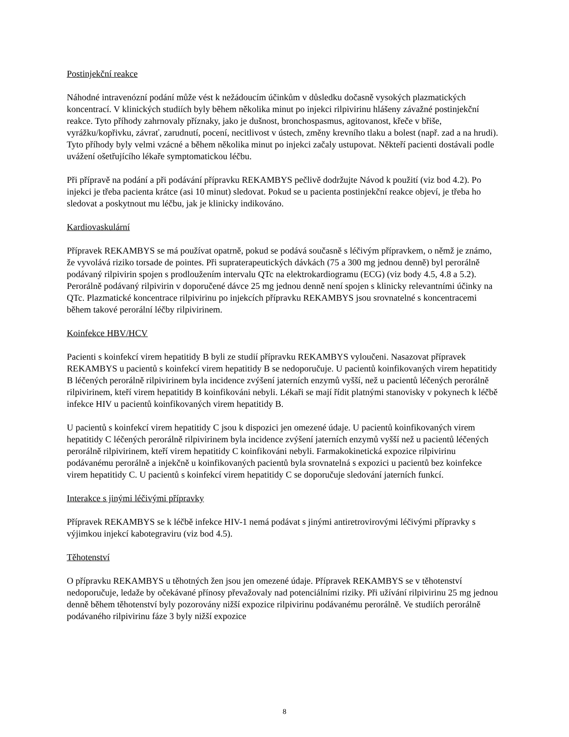Postinjekční reakce
Náhodné intravenózní podání může vést k nežádoucím účinkům v důsledku dočasně vysokých plazmatických koncentrací. V klinických studiích byly během několika minut po injekci rilpivirinu hlášeny závažné postinjekční reakce. Tyto příhody zahrnovaly příznaky, jako je dušnost, bronchospasmus, agitovanost, křeče v břiše, vyrážku/kopřivku, závrať, zarudnutí, pocení, necitlivost v ústech, změny krevního tlaku a bolest (např. zad a na hrudi). Tyto příhody byly velmi vzácné a během několika minut po injekci začaly ustupovat. Někteří pacienti dostávali podle uvážení ošetřujícího lékaře symptomatickou léčbu.
Při přípravě na podání a při podávání přípravku REKAMBYS pečlivě dodržujte Návod k použití (viz bod 4.2). Po injekci je třeba pacienta krátce (asi 10 minut) sledovat. Pokud se u pacienta postinjekční reakce objeví, je třeba ho sledovat a poskytnout mu léčbu, jak je klinicky indikováno.
Kardiovaskulární
Přípravek REKAMBYS se má používat opatrně, pokud se podává současně s léčivým přípravkem, o němž je známo, že vyvolává riziko torsade de pointes. Při supraterapeutických dávkách (75 a 300 mg jednou denně) byl perorálně podávaný rilpivirin spojen s prodloužením intervalu QTc na elektrokardiogramu (ECG) (viz body 4.5, 4.8 a 5.2). Perorálně podávaný rilpivirin v doporučené dávce 25 mg jednou denně není spojen s klinicky relevantními účinky na QTc. Plazmatické koncentrace rilpivirinu po injekcích přípravku REKAMBYS jsou srovnatelné s koncentracemi během takové perorální léčby rilpivirinem.
Koinfekce HBV/HCV
Pacienti s koinfekcí virem hepatitidy B byli ze studií přípravku REKAMBYS vyloučeni. Nasazovat přípravek REKAMBYS u pacientů s koinfekcí virem hepatitidy B se nedoporučuje. U pacientů koinfikovaných virem hepatitidy B léčených perorálně rilpivirinem byla incidence zvýšení jaterních enzymů vyšší, než u pacientů léčených perorálně rilpivirinem, kteří virem hepatitidy B koinfikováni nebyli. Lékaři se mají řídit platnými stanovisky v pokynech k léčbě infekce HIV u pacientů koinfikovaných virem hepatitidy B.
U pacientů s koinfekcí virem hepatitidy C jsou k dispozici jen omezené údaje. U pacientů koinfikovaných virem hepatitidy C léčených perorálně rilpivirinem byla incidence zvýšení jaterních enzymů vyšší než u pacientů léčených perorálně rilpivirinem, kteří virem hepatitidy C koinfikováni nebyli. Farmakokinetická expozice rilpivirinu podávanému perorálně a injekčně u koinfikovaných pacientů byla srovnatelná s expozici u pacientů bez koinfekce virem hepatitidy C. U pacientů s koinfekcí virem hepatitidy C se doporučuje sledování jaterních funkcí.
Interakce s jinými léčivými přípravky
Přípravek REKAMBYS se k léčbě infekce HIV-1 nemá podávat s jinými antiretrovirovými léčivými přípravky s výjimkou injekcí kabotegraviru (viz bod 4.5).
Těhotenství
O přípravku REKAMBYS u těhotných žen jsou jen omezené údaje. Přípravek REKAMBYS se v těhotenství nedoporučuje, ledaže by očekávané přínosy převažovaly nad potenciálními riziky. Při užívání rilpivirinu 25 mg jednou denně během těhotenství byly pozorovány nižší expozice rilpivirinu podávanému perorálně. Ve studiích perorálně podávaného rilpivirinu fáze 3 byly nižší expozice
8